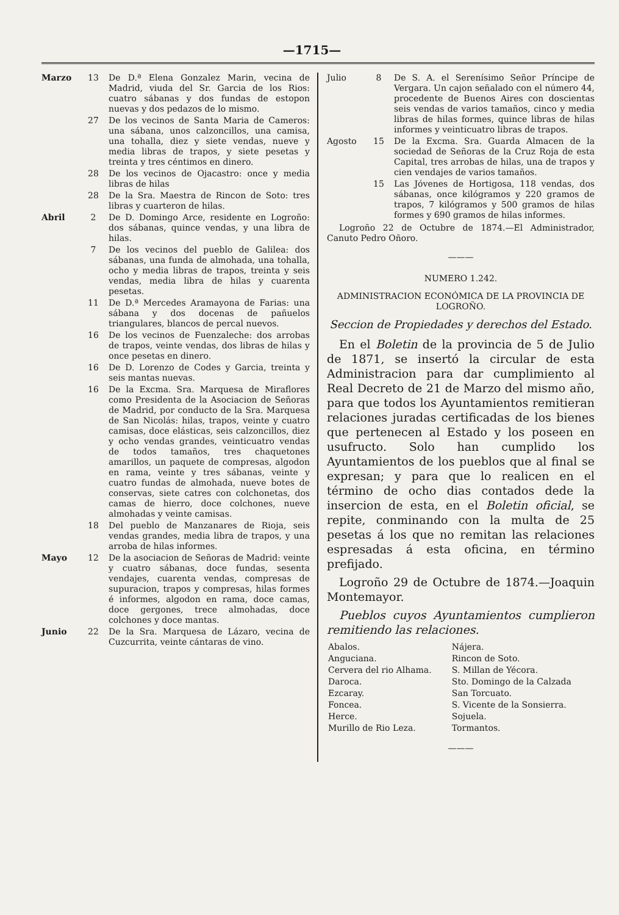—1715—
| Marzo | 13 | De D.ª Elena Gonzalez Marin, vecina de Madrid, viuda del Sr. Garcia de los Rios: cuatro sábanas y dos fundas de estopon nuevas y dos pedazos de lo mismo. |
| | 27 | De los vecinos de Santa Maria de Cameros: una sábana, unos calzoncillos, una camisa, una tohalla, diez y siete vendas, nueve y media libras de trapos, y siete pesetas y treinta y tres céntimos en dinero. |
| | 28 | De los vecinos de Ojacastro: once y media libras de hilas |
| | 28 | De la Sra. Maestra de Rincon de Soto: tres libras y cuarteron de hilas. |
| Abril | 2 | De D. Domingo Arce, residente en Logroño: dos sábanas, quince vendas, y una libra de hilas. |
| | 7 | De los vecinos del pueblo de Galilea: dos sábanas, una funda de almohada, una tohalla, ocho y media libras de trapos, treinta y seis vendas, media libra de hilas y cuarenta pesetas. |
| | 11 | De D.ª Mercedes Aramayona de Farias: una sábana y dos docenas de pañuelos triangulares, blancos de percal nuevos. |
| | 16 | De los vecinos de Fuenzaleche: dos arrobas de trapos, veinte vendas, dos libras de hilas y once pesetas en dinero. |
| | 16 | De D. Lorenzo de Codes y Garcia, treinta y seis mantas nuevas. |
| | 16 | De la Excma. Sra. Marquesa de Miraflores como Presidenta de la Asociacion de Señoras de Madrid, por conducto de la Sra. Marquesa de San Nicolás: hilas, trapos, veinte y cuatro camisas, doce elásticas, seis calzoncillos, diez y ocho vendas grandes, veinticuatro vendas de todos tamaños, tres chaquetones amarillos, un paquete de compresas, algodon en rama, veinte y tres sábanas, veinte y cuatro fundas de almohada, nueve botes de conservas, siete catres con colchonetas, dos camas de hierro, doce colchones, nueve almohadas y veinte camisas. |
| | 18 | Del pueblo de Manzanares de Rioja, seis vendas grandes, media libra de trapos, y una arroba de hilas informes. |
| Mayo | 12 | De la asociacion de Señoras de Madrid: veinte y cuatro sábanas, doce fundas, sesenta vendajes, cuarenta vendas, compresas de supuracion, trapos y compresas, hilas formes é informes, algodon en rama, doce camas, doce gergones, trece almohadas, doce colchones y doce mantas. |
| Junio | 22 | De la Sra. Marquesa de Lázaro, vecina de Cuzcurrita, veinte cántaras de vino. |
| Julio | 8 | De S. A. el Serenísimo Señor Príncipe de Vergara. Un cajon señalado con el número 44, procedente de Buenos Aires con doscientas seis vendas de varios tamaños, cinco y media libras de hilas formes, quince libras de hilas informes y veinticuatro libras de trapos. |
| Agosto | 15 | De la Excma. Sra. Guarda Almacen de la sociedad de Señoras de la Cruz Roja de esta Capital, tres arrobas de hilas, una de trapos y cien vendajes de varios tamaños. |
| | 15 | Las Jóvenes de Hortigosa, 118 vendas, dos sábanas, once kilógramos y 220 gramos de trapos, 7 kilógramos y 500 gramos de hilas formes y 690 gramos de hilas informes. |
Logroño 22 de Octubre de 1874.—El Administrador, Canuto Pedro Oñoro.
———
NUMERO 1.242.
ADMINISTRACION ECONÓMICA DE LA PROVINCIA DE LOGROÑO.
Seccion de Propiedades y derechos del Estado.
En el Boletin de la provincia de 5 de Julio de 1871, se insertó la circular de esta Administracion para dar cumplimiento al Real Decreto de 21 de Marzo del mismo año, para que todos los Ayuntamientos remitieran relaciones juradas certificadas de los bienes que pertenecen al Estado y los poseen en usufructo. Solo han cumplido los Ayuntamientos de los pueblos que al final se expresan; y para que lo realicen en el término de ocho dias contados dede la insercion de esta, en el Boletin oficial, se repite, conminando con la multa de 25 pesetas á los que no remitan las relaciones espresadas á esta oficina, en término prefijado.
Logroño 29 de Octubre de 1874.—Joaquin Montemayor.
Pueblos cuyos Ayuntamientos cumplieron remitiendo las relaciones.
| Abalos. | Nájera. |
| Anguciana. | Rincon de Soto. |
| Cervera del rio Alhama. | S. Millan de Yécora. |
| Daroca. | Sto. Domingo de la Calzada |
| Ezcaray. | San Torcuato. |
| Foncea. | S. Vicente de la Sonsierra. |
| Herce. | Sojuela. |
| Murillo de Rio Leza. | Tormantos. |
———